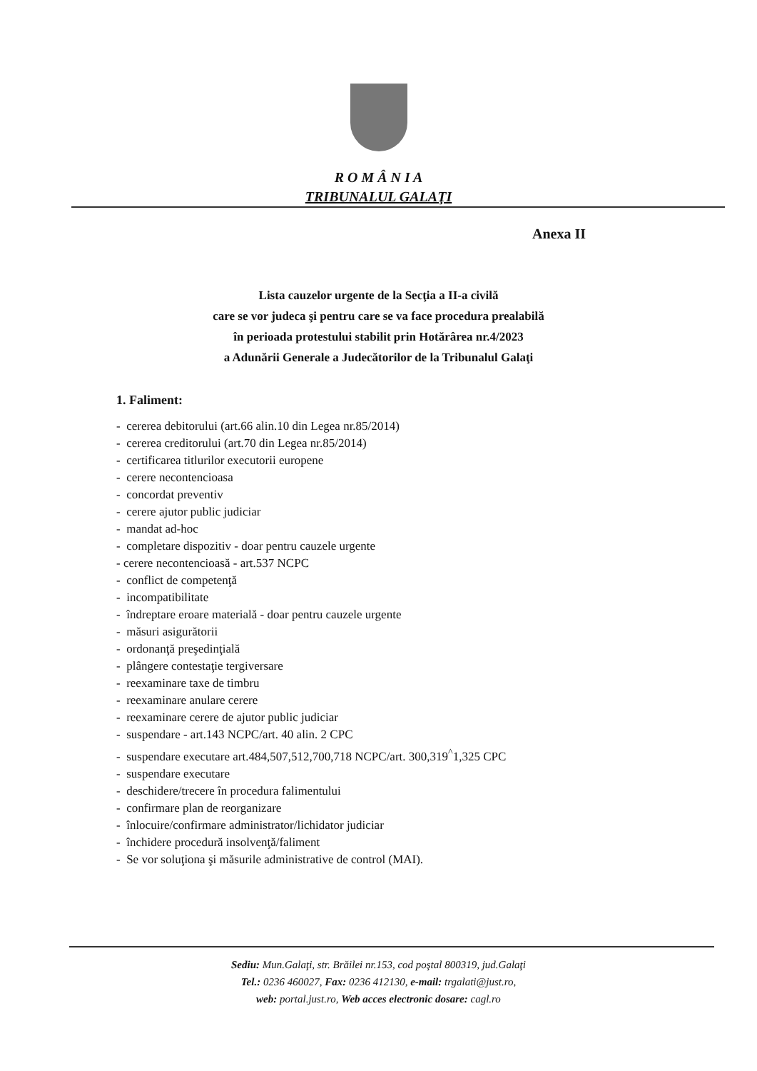R O M Â N I A
TRIBUNALUL GALAŢI
Anexa II
Lista cauzelor urgente de la Secţia a II-a civilă
care se vor judeca şi pentru care se va face procedura prealabilă
în perioada protestului stabilit prin Hotărârea nr.4/2023
a Adunării Generale a Judecătorilor de la Tribunalul Galaţi
1. Faliment:
- cererea debitorului (art.66 alin.10 din Legea nr.85/2014)
- cererea creditorului (art.70 din Legea nr.85/2014)
- certificarea titlurilor executorii europene
- cerere necontencioasa
- concordat preventiv
- cerere ajutor public judiciar
- mandat ad-hoc
- completare dispozitiv - doar pentru cauzele urgente
- cerere necontencioasă - art.537 NCPC
- conflict de competenţă
- incompatibilitate
- îndreptare eroare materială - doar pentru cauzele urgente
- măsuri asigurătorii
- ordonanţă preşedinţială
- plângere contestaţie tergiversare
- reexaminare taxe de timbru
- reexaminare anulare cerere
- reexaminare cerere de ajutor public judiciar
- suspendare - art.143 NCPC/art. 40 alin. 2 CPC
- suspendare executare art.484,507,512,700,718 NCPC/art. 300,319<sup>^</sup>1,325 CPC
- suspendare executare
- deschidere/trecere în procedura falimentului
- confirmare plan de reorganizare
- înlocuire/confirmare administrator/lichidator judiciar
- închidere procedură insolvenţă/faliment
- Se vor soluţiona şi măsurile administrative de control (MAI).
Sediu: Mun.Galaţi, str. Brăilei nr.153, cod poştal 800319, jud.Galaţi
Tel.: 0236 460027, Fax: 0236 412130, e-mail: trgalati@just.ro,
web: portal.just.ro, Web acces electronic dosare: cagl.ro